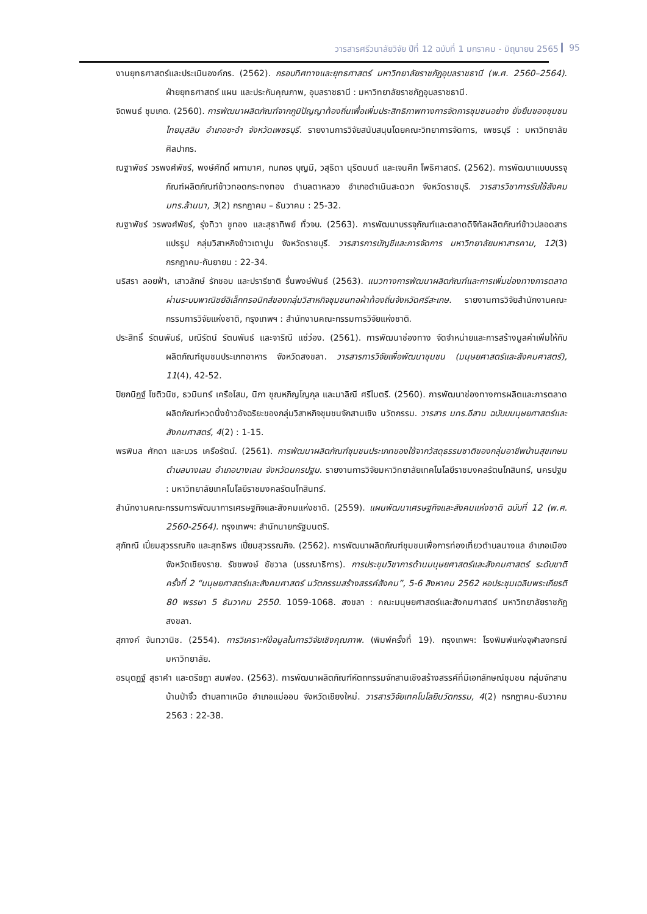วารสารศรีวนาลัยวิจัย ปีที่ 12 ฉบับที่ 1 มกราคม - มิถุนายน 2565 95
งานยุทธศาสตร์และประเมินองค์กร. (2562). กรอบทิศทางและยุทธศาสตร์ มหาวิทยาลัยราชภัฏอุบลราชธานี (พ.ศ. 2560–2564). ฝ่ายยุทธศาสตร์ แผน และประกันคุณภาพ, อุบลราชธานี : มหาวิทยาลัยราชภัฏอุบลราชธานี.
จิตพนธ์ ชุมเกต. (2560). การพัฒนาผลิตภัณฑ์จากภูมิปัญญาท้องถิ่นเพื่อเพิ่มประสิทธิภาพทางการจัดการชุมชนอย่าง ยั่งยืนของชุมชนไทยมุสลิม อำเภอชะอำ จังหวัดเพชรบุรี. รายงานการวิจัยสนับสนุนโดยคณะวิทยาการจัดการ, เพชรบุรี : มหาวิทยาลัยศิลปากร.
ณฐาพัชร์ วรพงศ์พัชร์, พงษ์ศักดิ์ ผกามาศ, กนกอร บุญมี, วสุธิดา นุริตมนต์ และเจนศึก โพธิศาสตร์. (2562). การพัฒนาแบบบรรจุภัณฑ์ผลิตภัณฑ์ข้าวทอดกระทงทอง ตำบลตาหลวง อำเภอดำเนินสะดวก จังหวัดราชบุรี. วารสารวิชาการรับใช้สังคม มทร.ล้านนา, 3(2) กรกฎาคม – ธันวาคม : 25-32.
ณฐาพัชร์ วรพงศ์พัชร์, รุ่งทิวา ชูทอง และสุธาทิพย์ ทั่วจบ. (2563). การพัฒนาบรรจุภัณฑ์และตลาดดิจิทัลผลิตภัณฑ์ข้าวปลอดสารแปรรูป กลุ่มวิสาหกิจข้าวเตาปูน จังหวัดราชบุรี. วารสารการบัญชีและการจัดการ มหาวิทยาลัยมหาสารคาม, 12(3) กรกฎาคม-กันยายน : 22-34.
นริสรา ลอยฟ้า, เสาวลักษ์ รักชอบ และปรารีชาติ รื่นพงษ์พันธ์ (2563). แนวทางการพัฒนาผลิตภัณฑ์และการเพิ่มช่องทางการตลาดผ่านระบบพาณิชย์อิเล็กทรอนิกส์ของกลุ่มวิสาหกิจชุมชนทอผ้าท้องถิ่นจังหวัดศรีสะเกษ. รายงานการวิจัยสำนักงานคณะกรรมการวิจัยแห่งชาติ, กรุงเทพฯ : สำนักงานคณะกรรมการวิจัยแห่งชาติ.
ประสิทธิ์ รัตนพันธ์, มณีรัตน์ รัตนพันธ์ และจาริณี แซ่ว่อง. (2561). การพัฒนาช่องทาง จัดจำหน่ายและการสร้างมูลค่าเพิ่มให้กับผลิตภัณฑ์ชุมชนประเภทอาหาร จังหวัดสงขลา. วารสารการวิจัยเพื่อพัฒนาชุมชน (มนุษยศาสตร์และสังคมศาสตร์), 11(4), 42-52.
ปิยกนิฏฐ์ โชติวนิช, ธวมินทร์ เครือโสม, นิภา ชุณหภิญโญกุล และมาลิณี ศรีไมตรี. (2560). การพัฒนาช่องทางการผลิตและการตลาดผลิตภัณฑ์หวดนึ่งข้าวอัจฉริยะของกลุ่มวิสาหกิจชุมชนจักสานเชิง นวัตกรรม. วารสาร มทร.อีสาน ฉบับบมนุษยศาสตร์และสังคมศาสตร์, 4(2) : 1-15.
พรพิมล ศักดา และบวร เครือรัตน์. (2561). การพัฒนาผลิตภัณฑ์ชุมชนประเภทของใช้จากวัสดุธรรมชาติของกลุ่มอาชีพบ้านสุขเกษม ตำบลบางเลน อำเภอบางเลน จังหวัดนครปฐม. รายงานการวิจัยมหาวิทยาลัยเทคโนโลยีราชมงคลรัตนโกสินทร์, นครปฐม : มหาวิทยาลัยเทคโนโลยีราชมงคลรัตนโกสินทร์.
สำนักงานคณะกรรมการพัฒนาการเศรษฐกิจและสังคมแห่งชาติ. (2559). แผนพัฒนาเศรษฐกิจและสังคมแห่งชาติ ฉบับที่ 12 (พ.ศ. 2560-2564). กรุงเทพฯ: สำนักนายกรัฐมนตรี.
สุภัทณี เปี่ยมสุวรรณกิจ และสุทธิพร เปี่ยมสุวรรณกิจ. (2562). การพัฒนาผลิตภัณฑ์ชุมชนเพื่อการท่องเที่ยวตำบลนางแล อำเภอเมือง จังหวัดเชียงราย. รัชชพงษ์ ชัชวาล (บรรณาธิการ). การประชุมวิชาการด้านมนุษยศาสตร์และสังคมศาสตร์ ระดับชาติ ครั้งที่ 2 “มนุษยศาสตร์และสังคมศาสตร์ นวัตกรรมสร้างสรรค์สังคม”, 5-6 สิงหาคม 2562 หอประชุมเฉลิมพระเกียรติ 80 พรรษา 5 ธันวาคม 2550. 1059-1068. สงขลา : คณะมนุษยศาสตร์และสังคมศาสตร์ มหาวิทยาลัยราชภัฏสงขลา.
สุภางค์ จันทวานิช. (2554). การวิเคราะห์ข้อมูลในการวิจัยเชิงคุณภาพ. (พิมพ์ครั้งที่ 19). กรุงเทพฯ: โรงพิมพ์แห่งจุฬาลงกรณ์มหาวิทยาลัย.
อรนุตฎฐ์ สุธาคำ และตรีชฎา สมฟอง. (2563). การพัฒนาผลิตภัณฑ์หัตถกรรมจักสานเชิงสร้างสรรค์ที่มีเอกลักษณ์ชุมชน กลุ่มจักสานบ้านป่าจิ้ว ตำบลทาเหนือ อำเภอแม่ออน จังหวัดเชียงใหม่. วารสารวิจัยเทคโนโลยีนวัตกรรม, 4(2) กรกฎาคม-ธันวาคม 2563 : 22-38.